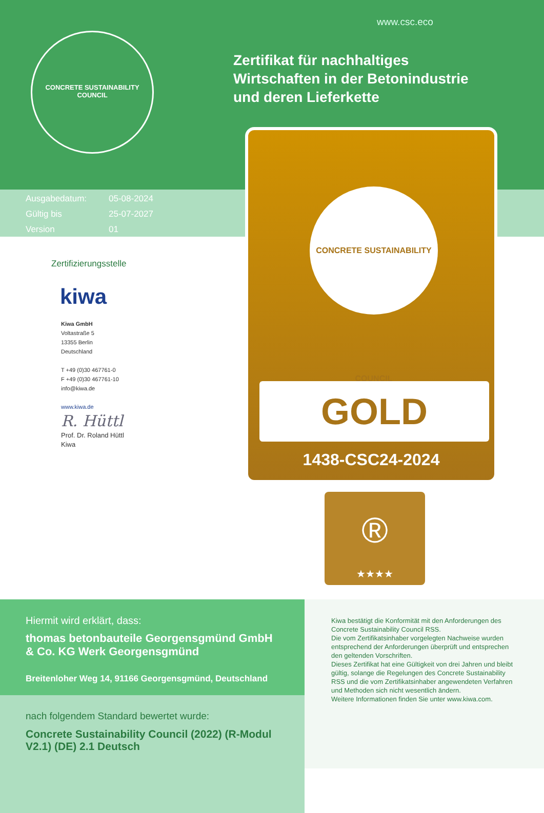www.csc.eco
CONCRETE SUSTAINABILITY COUNCIL
Zertifikat für nachhaltiges
Wirtschaften in der Betonindustrie
und deren Lieferkette
Ausgabedatum: 05-08-2024
Gültig bis 25-07-2027
Version 01
Zertifizierungsstelle
kiwa
Kiwa GmbH
Voltastraße 5
13355 Berlin
Deutschland
T +49 (0)30 467761-0
F +49 (0)30 467761-10
info@kiwa.de
www.kiwa.de
R. Hüttl
Prof. Dr. Roland Hüttl
Kiwa
CONCRETE SUSTAINABILITY COUNCIL
GOLD
1438-CSC24-2024
®
★★★★
Hiermit wird erklärt, dass:
thomas betonbauteile Georgensgmünd GmbH
& Co. KG Werk Georgensgmünd
Breitenloher Weg 14, 91166 Georgensgmünd, Deutschland
nach folgendem Standard bewertet wurde:
Concrete Sustainability Council (2022) (R-Modul
V2.1) (DE) 2.1 Deutsch
Kiwa bestätigt die Konformität mit den Anforderungen des Concrete Sustainability Council RSS.
Die vom Zertifikatsinhaber vorgelegten Nachweise wurden entsprechend der Anforderungen überprüft und entsprechen den geltenden Vorschriften.
Dieses Zertifikat hat eine Gültigkeit von drei Jahren und bleibt gültig, solange die Regelungen des Concrete Sustainability RSS und die vom Zertifikatsinhaber angewendeten Verfahren und Methoden sich nicht wesentlich ändern.
Weitere Informationen finden Sie unter www.kiwa.com.